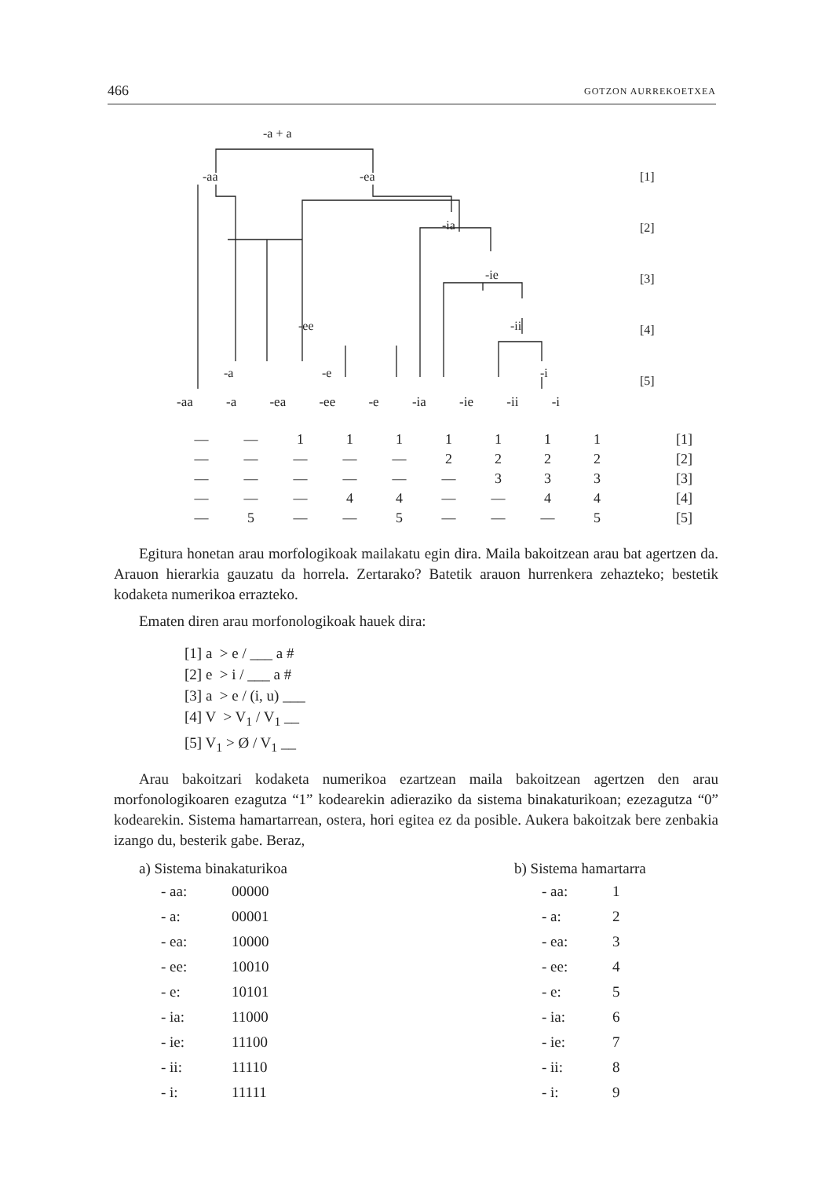466 GOTZON AURREKOETXEA
-a + a
-aa
-ea
-ia
-ie
-ee
-ii
-a
-e
-i
[1]
[2]
[3]
[4]
[5]
-aa -a -ea -ee -e -ia -ie -ii -i
| — | — | 1 | 1 | 1 | 1 | 1 | 1 | 1 | [1] |
| — | — | — | — | — | 2 | 2 | 2 | 2 | [2] |
| — | — | — | — | — | — | 3 | 3 | 3 | [3] |
| — | — | — | 4 | 4 | — | — | 4 | 4 | [4] |
| — | 5 | — | — | 5 | — | — | — | 5 | [5] |
Egitura honetan arau morfologikoak mailakatu egin dira. Maila bakoitzean arau bat agertzen da. Arauon hierarkia gauzatu da horrela. Zertarako? Batetik arauon hurrenkera zehazteko; bestetik kodaketa numerikoa errazteko.
Ematen diren arau morfonologikoak hauek dira:
[1] a > e / ___ a #
[2] e > i / ___ a #
[3] a > e / (i, u) ___
[4] V > V<sub>1</sub> / V<sub>1</sub> __
[5] V<sub>1</sub> > Ø / V<sub>1</sub> __
Arau bakoitzari kodaketa numerikoa ezartzean maila bakoitzean agertzen den arau morfonologikoaren ezagutza “1” kodearekin adieraziko da sistema binakaturikoan; ezezagutza “0” kodearekin. Sistema hamartarrean, ostera, hori egitea ez da posible. Aukera bakoitzak bere zenbakia izango du, besterik gabe. Beraz,
a) Sistema binakaturikoa
| - aa: | 00000 |
| - a: | 00001 |
| - ea: | 10000 |
| - ee: | 10010 |
| - e: | 10101 |
| - ia: | 11000 |
| - ie: | 11100 |
| - ii: | 11110 |
| - i: | 11111 |
b) Sistema hamartarra
| - aa: | 1 |
| - a: | 2 |
| - ea: | 3 |
| - ee: | 4 |
| - e: | 5 |
| - ia: | 6 |
| - ie: | 7 |
| - ii: | 8 |
| - i: | 9 |